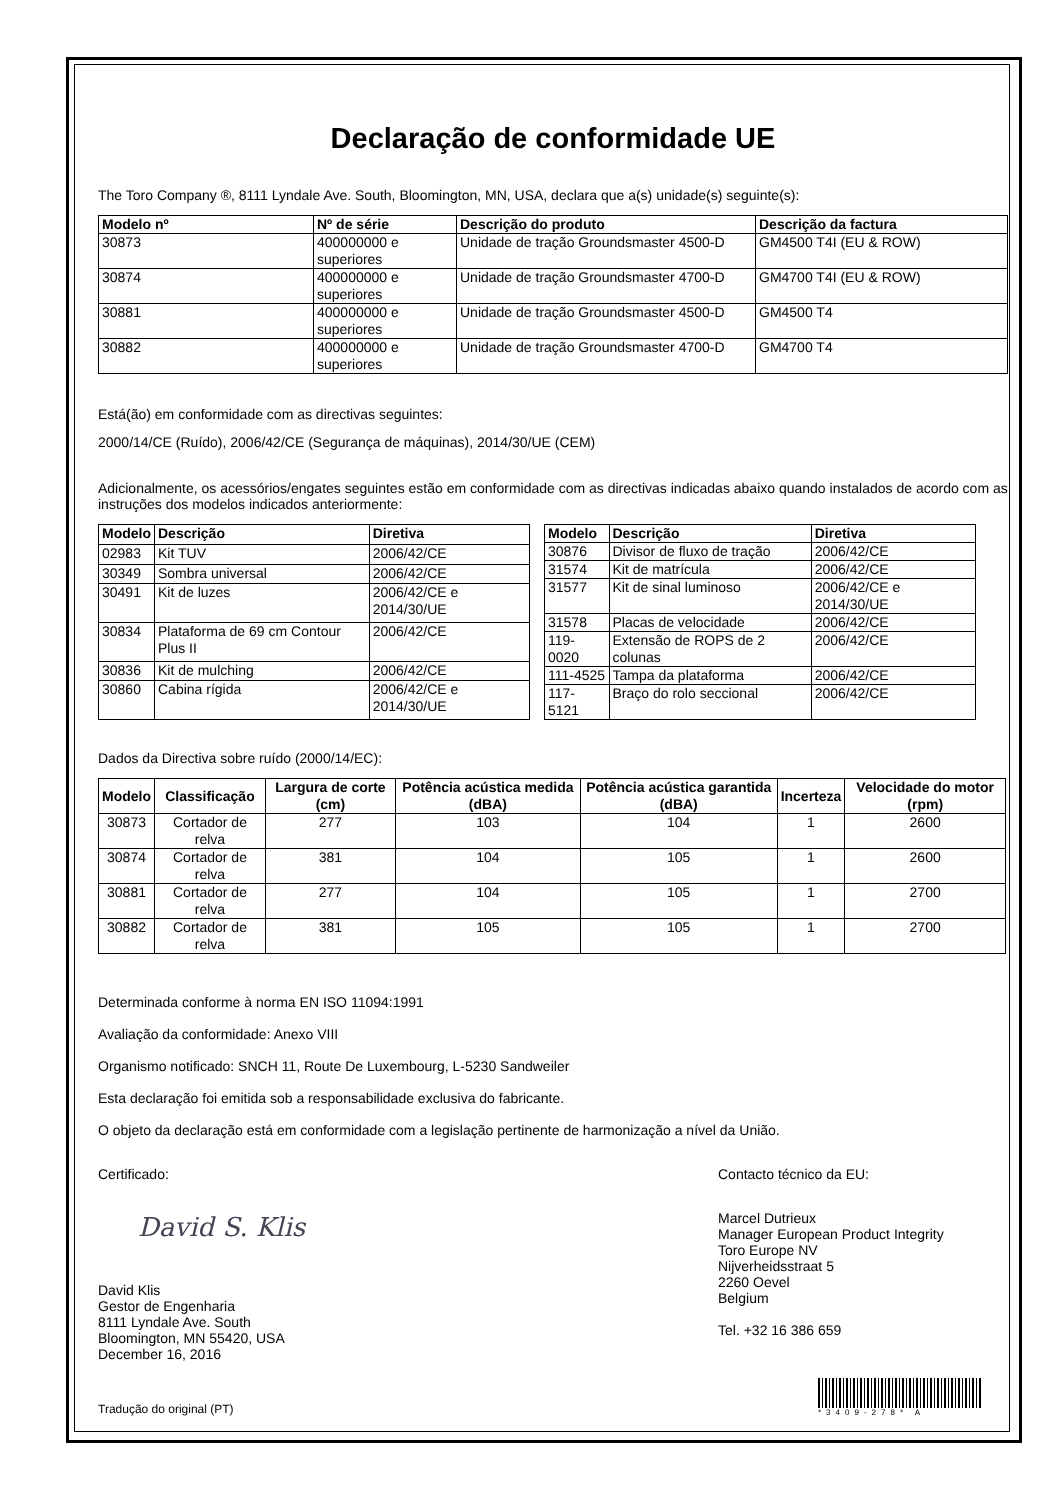Declaração de conformidade UE
The Toro Company ®, 8111 Lyndale Ave. South, Bloomington, MN, USA, declara que a(s) unidade(s) seguinte(s):
| Modelo nº | Nº de série | Descrição do produto | Descrição da factura |
| --- | --- | --- | --- |
| 30873 | 400000000 e superiores | Unidade de tração Groundsmaster 4500-D | GM4500 T4I (EU & ROW) |
| 30874 | 400000000 e superiores | Unidade de tração Groundsmaster 4700-D | GM4700 T4I (EU & ROW) |
| 30881 | 400000000 e superiores | Unidade de tração Groundsmaster 4500-D | GM4500 T4 |
| 30882 | 400000000 e superiores | Unidade de tração Groundsmaster 4700-D | GM4700 T4 |
Está(ão) em conformidade com as directivas seguintes:
2000/14/CE (Ruído), 2006/42/CE (Segurança de máquinas), 2014/30/UE (CEM)
Adicionalmente, os acessórios/engates seguintes estão em conformidade com as directivas indicadas abaixo quando instalados de acordo com as instruções dos modelos indicados anteriormente:
| Modelo | Descrição | Diretiva |
| --- | --- | --- |
| 02983 | Kit TUV | 2006/42/CE |
| 30349 | Sombra universal | 2006/42/CE |
| 30491 | Kit de luzes | 2006/42/CE e 2014/30/UE |
| 30834 | Plataforma de 69 cm Contour Plus II | 2006/42/CE |
| 30836 | Kit de mulching | 2006/42/CE |
| 30860 | Cabina rígida | 2006/42/CE e 2014/30/UE |
| Modelo | Descrição | Diretiva |
| --- | --- | --- |
| 30876 | Divisor de fluxo de tração | 2006/42/CE |
| 31574 | Kit de matrícula | 2006/42/CE |
| 31577 | Kit de sinal luminoso | 2006/42/CE e 2014/30/UE |
| 31578 | Placas de velocidade | 2006/42/CE |
| 119-0020 | Extensão de ROPS de 2 colunas | 2006/42/CE |
| 111-4525 | Tampa da plataforma | 2006/42/CE |
| 117-5121 | Braço do rolo seccional | 2006/42/CE |
Dados da Directiva sobre ruído (2000/14/EC):
| Modelo | Classificação | Largura de corte (cm) | Potência acústica medida (dBA) | Potência acústica garantida (dBA) | Incerteza | Velocidade do motor (rpm) |
| --- | --- | --- | --- | --- | --- | --- |
| 30873 | Cortador de relva | 277 | 103 | 104 | 1 | 2600 |
| 30874 | Cortador de relva | 381 | 104 | 105 | 1 | 2600 |
| 30881 | Cortador de relva | 277 | 104 | 105 | 1 | 2700 |
| 30882 | Cortador de relva | 381 | 105 | 105 | 1 | 2700 |
Determinada conforme à norma EN ISO 11094:1991
Avaliação da conformidade: Anexo VIII
Organismo notificado: SNCH 11, Route De Luxembourg, L-5230 Sandweiler
Esta declaração foi emitida sob a responsabilidade exclusiva do fabricante.
O objeto da declaração está em conformidade com a legislação pertinente de harmonização a nível da União.
Certificado:
David S. Klis
David Klis
Gestor de Engenharia
8111 Lyndale Ave. South
Bloomington, MN 55420, USA
December 16, 2016
Tradução do original (PT)
Contacto técnico da EU:
Marcel Dutrieux
Manager European Product Integrity
Toro Europe NV
Nijverheidsstraat 5
2260 Oevel
Belgium
Tel. +32 16 386 659
*3409-278* A